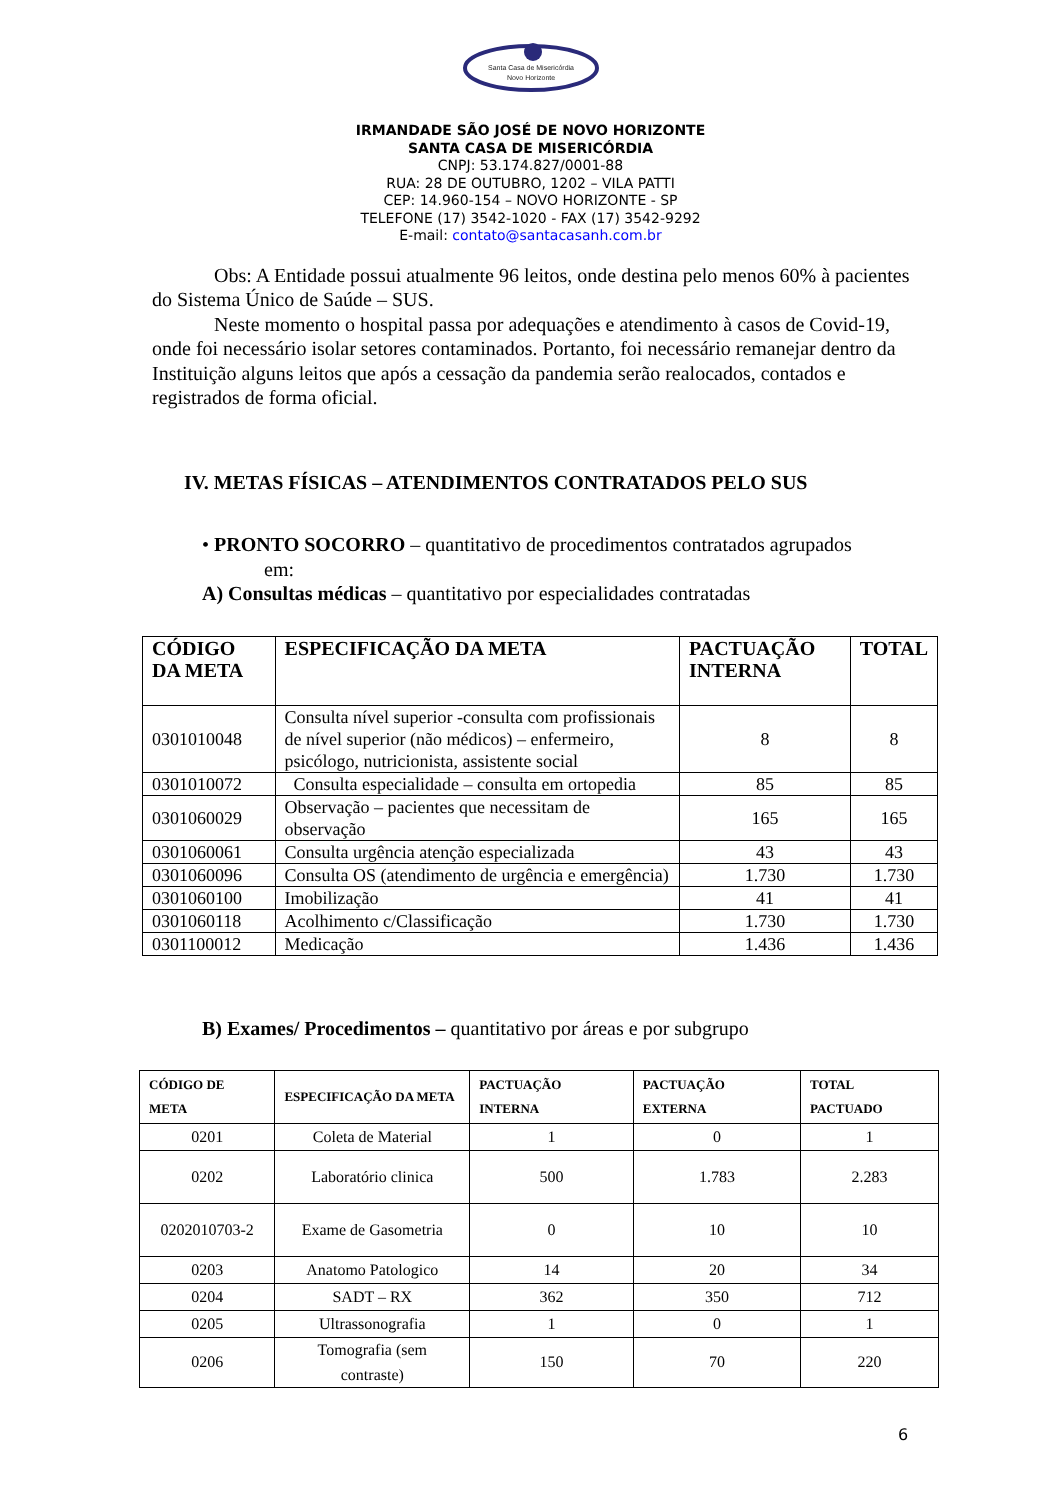Santa Casa de Misericórdia
Novo Horizonte
IRMANDADE SÃO JOSÉ DE NOVO HORIZONTE
SANTA CASA DE MISERICÓRDIA
CNPJ: 53.174.827/0001-88
RUA: 28 DE OUTUBRO, 1202 – VILA PATTI
CEP: 14.960-154 – NOVO HORIZONTE - SP
TELEFONE (17) 3542-1020 - FAX (17) 3542-9292
E-mail: contato@santacasanh.com.br
Obs: A Entidade possui atualmente 96 leitos, onde destina pelo menos 60% à pacientes do Sistema Único de Saúde – SUS.
Neste momento o hospital passa por adequações e atendimento à casos de Covid-19, onde foi necessário isolar setores contaminados. Portanto, foi necessário remanejar dentro da Instituição alguns leitos que após a cessação da pandemia serão realocados, contados e registrados de forma oficial.
IV. METAS FÍSICAS – ATENDIMENTOS CONTRATADOS PELO SUS
• PRONTO SOCORRO – quantitativo de procedimentos contratados agrupados
em:
A) Consultas médicas – quantitativo por especialidades contratadas
| CÓDIGO DA META | ESPECIFICAÇÃO DA META | PACTUAÇÃO INTERNA | TOTAL |
| --- | --- | --- | --- |
| 0301010048 | Consulta nível superior -consulta com profissionais de nível superior (não médicos) – enfermeiro, psicólogo, nutricionista, assistente social | 8 | 8 |
| 0301010072 | Consulta especialidade – consulta em ortopedia | 85 | 85 |
| 0301060029 | Observação – pacientes que necessitam de observação | 165 | 165 |
| 0301060061 | Consulta urgência atenção especializada | 43 | 43 |
| 0301060096 | Consulta OS (atendimento de urgência e emergência) | 1.730 | 1.730 |
| 0301060100 | Imobilização | 41 | 41 |
| 0301060118 | Acolhimento c/Classificação | 1.730 | 1.730 |
| 0301100012 | Medicação | 1.436 | 1.436 |
B) Exames/ Procedimentos – quantitativo por áreas e por subgrupo
| CÓDIGO DE META | ESPECIFICAÇÃO DA META | PACTUAÇÃO INTERNA | PACTUAÇÃO EXTERNA | TOTAL PACTUADO |
| --- | --- | --- | --- | --- |
| 0201 | Coleta de Material | 1 | 0 | 1 |
| 0202 | Laboratório clinica | 500 | 1.783 | 2.283 |
| 0202010703-2 | Exame de Gasometria | 0 | 10 | 10 |
| 0203 | Anatomo Patologico | 14 | 20 | 34 |
| 0204 | SADT – RX | 362 | 350 | 712 |
| 0205 | Ultrassonografia | 1 | 0 | 1 |
| 0206 | Tomografia (sem contraste) | 150 | 70 | 220 |
6